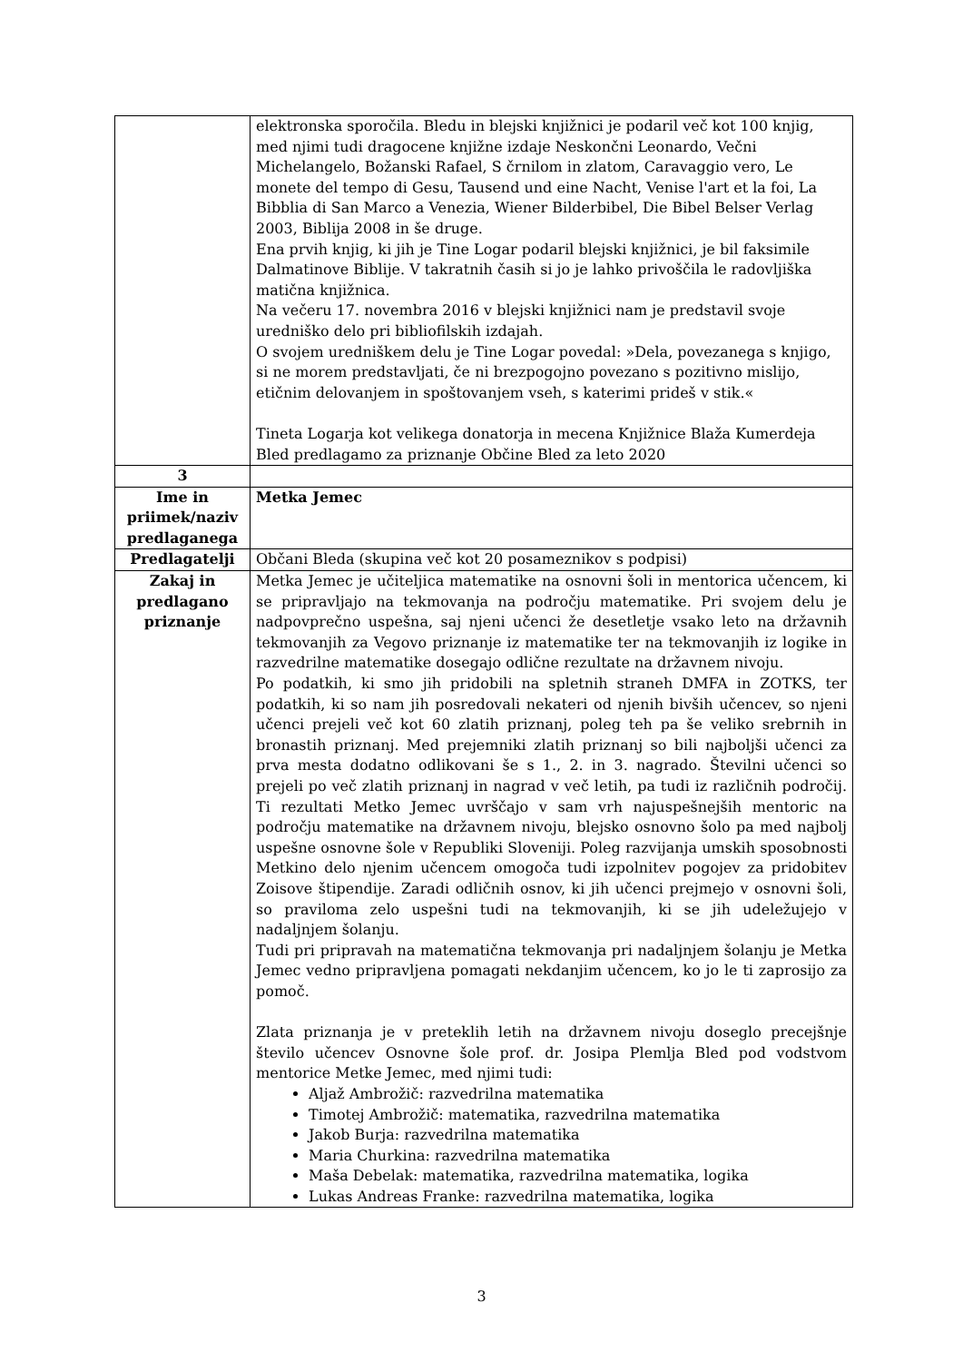| | elektronska sporočila. Bledu in blejski knjižnici je podaril več kot 100 knjig, med njimi tudi dragocene knjižne izdaje Neskončni Leonardo, Večni Michelangelo, Božanski Rafael, S črnilom in zlatom, Caravaggio vero, Le monete del tempo di Gesu, Tausend und eine Nacht, Venise l'art et la foi, La Bibblia di San Marco a Venezia, Wiener Bilderbibel, Die Bibel Belser Verlag 2003, Biblija 2008 in še druge. Ena prvih knjig, ki jih je Tine Logar podaril blejski knjižnici, je bil faksimile Dalmatinove Biblije. V takratnih časih si jo je lahko privoščila le radovljiška matična knjižnica. Na večeru 17. novembra 2016 v blejski knjižnici nam je predstavil svoje uredniško delo pri bibliofilskih izdajah. O svojem uredniškem delu je Tine Logar povedal: »Dela, povezanega s knjigo, si ne morem predstavljati, če ni brezpogojno povezano s pozitivno mislijo, etičnim delovanjem in spoštovanjem vseh, s katerimi prideš v stik.« Tineta Logarja kot velikega donatorja in mecena Knjižnice Blaža Kumerdeja Bled predlagamo za priznanje Občine Bled za leto 2020 |
| 3 | |
| Ime in priimek/naziv predlaganega | Metka Jemec |
| Predlagatelji | Občani Bleda (skupina več kot 20 posameznikov s podpisi) |
| Zakaj in predlagano priznanje | Metka Jemec je učiteljica matematike na osnovni šoli in mentorica učencem, ki se pripravljajo na tekmovanja na področju matematike. Pri svojem delu je nadpovprečno uspešna, saj njeni učenci že desetletje vsako leto na državnih tekmovanjih za Vegovo priznanje iz matematike ter na tekmovanjih iz logike in razvedrilne matematike dosegajo odlične rezultate na državnem nivoju. Po podatkih, ki smo jih pridobili na spletnih straneh DMFA in ZOTKS, ter podatkih, ki so nam jih posredovali nekateri od njenih bivših učencev, so njeni učenci prejeli več kot 60 zlatih priznanj, poleg teh pa še veliko srebrnih in bronastih priznanj. Med prejemniki zlatih priznanj so bili najboljši učenci za prva mesta dodatno odlikovani še s 1., 2. in 3. nagrado. Številni učenci so prejeli po več zlatih priznanj in nagrad v več letih, pa tudi iz različnih področij. Ti rezultati Metko Jemec uvrščajo v sam vrh najuspešnejših mentoric na področju matematike na državnem nivoju, blejsko osnovno šolo pa med najbolj uspešne osnovne šole v Republiki Sloveniji. Poleg razvijanja umskih sposobnosti Metkino delo njenim učencem omogoča tudi izpolnitev pogojev za pridobitev Zoisove štipendije. Zaradi odličnih osnov, ki jih učenci prejmejo v osnovni šoli, so praviloma zelo uspešni tudi na tekmovanjih, ki se jih udeležujejo v nadaljnjem šolanju. Tudi pri pripravah na matematična tekmovanja pri nadaljnjem šolanju je Metka Jemec vedno pripravljena pomagati nekdanjim učencem, ko jo le ti zaprosijo za pomoč. Zlata priznanja je v preteklih letih na državnem nivoju doseglo precejšnje število učencev Osnovne šole prof. dr. Josipa Plemlja Bled pod vodstvom mentorice Metke Jemec, med njimi tudi: Aljaž Ambrožič: razvedrilna matematika Timotej Ambrožič: matematika, razvedrilna matematika Jakob Burja: razvedrilna matematika Maria Churkina: razvedrilna matematika Maša Debelak: matematika, razvedrilna matematika, logika Lukas Andreas Franke: razvedrilna matematika, logika |
3